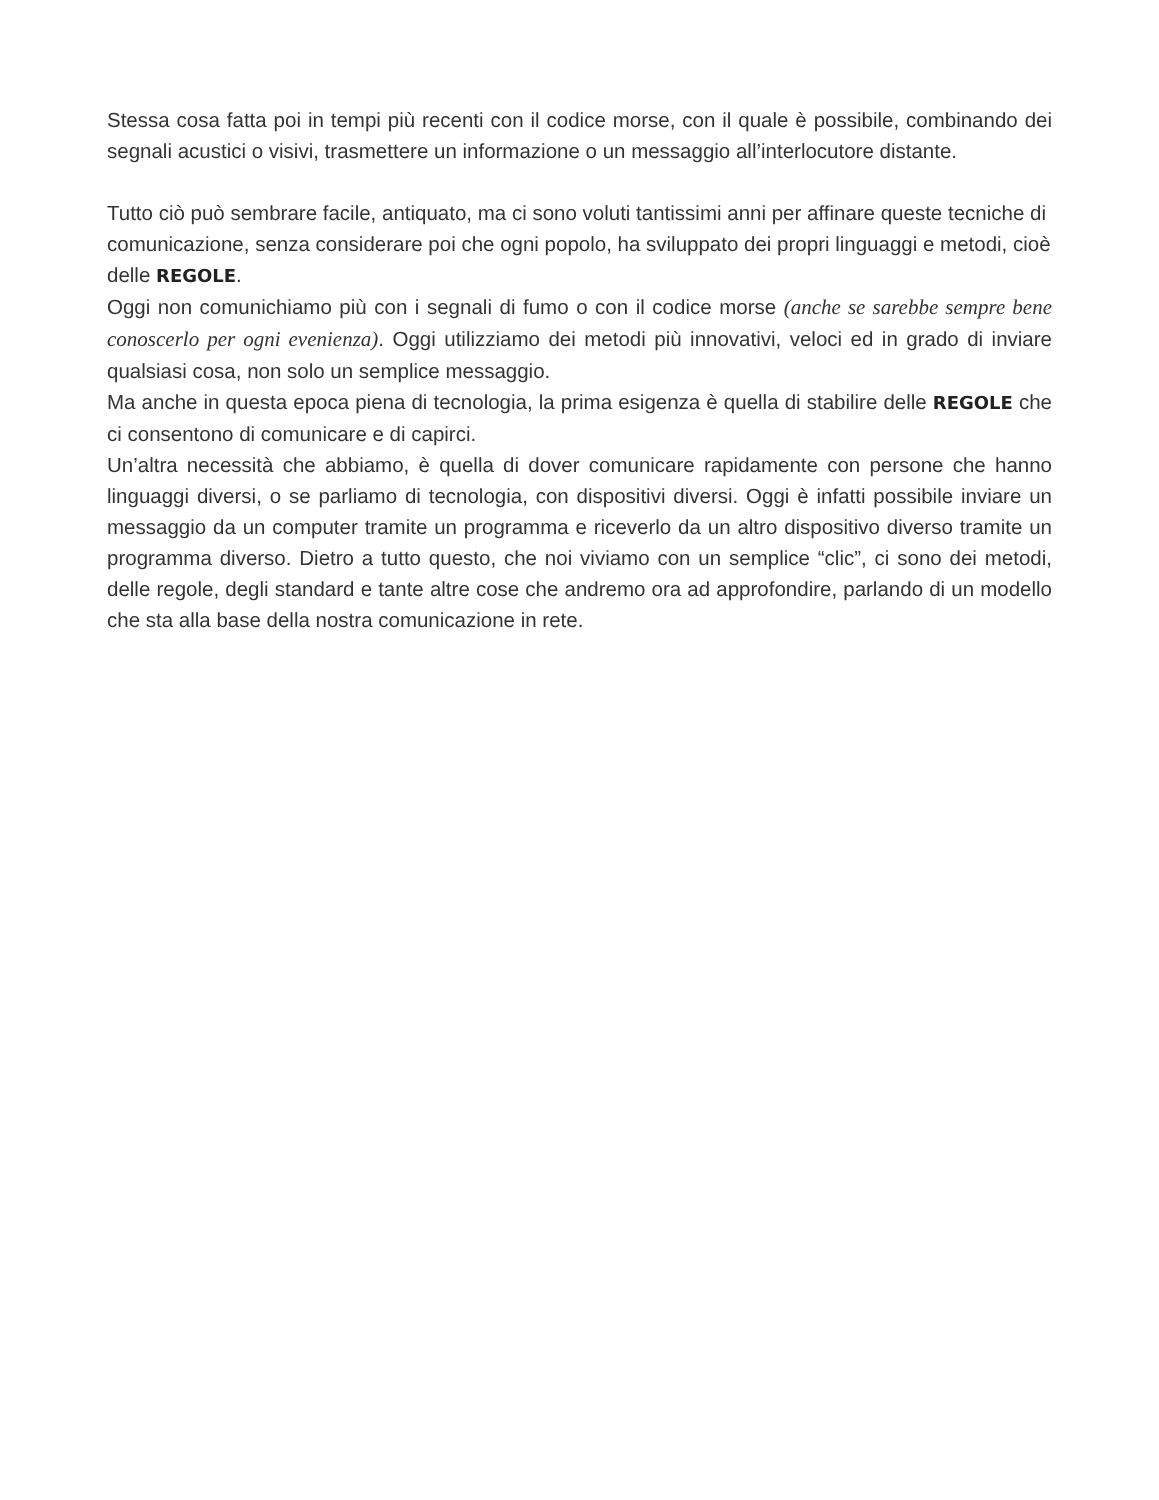Stessa cosa fatta poi in tempi più recenti con il codice morse, con il quale è possibile, combinando dei segnali acustici o visivi, trasmettere un informazione o un messaggio all’interlocutore distante.
Tutto ciò può sembrare facile, antiquato, ma ci sono voluti tantissimi anni per affinare queste tecniche di comunicazione, senza considerare poi che ogni popolo, ha sviluppato dei propri linguaggi e metodi, cioè delle REGOLE.
Oggi non comunichiamo più con i segnali di fumo o con il codice morse (anche se sarebbe sempre bene conoscerlo per ogni evenienza). Oggi utilizziamo dei metodi più innovativi, veloci ed in grado di inviare qualsiasi cosa, non solo un semplice messaggio.
Ma anche in questa epoca piena di tecnologia, la prima esigenza è quella di stabilire delle REGOLE che ci consentono di comunicare e di capirci.
Un’altra necessità che abbiamo, è quella di dover comunicare rapidamente con persone che hanno linguaggi diversi, o se parliamo di tecnologia, con dispositivi diversi. Oggi è infatti possibile inviare un messaggio da un computer tramite un programma e riceverlo da un altro dispositivo diverso tramite un programma diverso. Dietro a tutto questo, che noi viviamo con un semplice “clic”, ci sono dei metodi, delle regole, degli standard e tante altre cose che andremo ora ad approfondire, parlando di un modello che sta alla base della nostra comunicazione in rete.